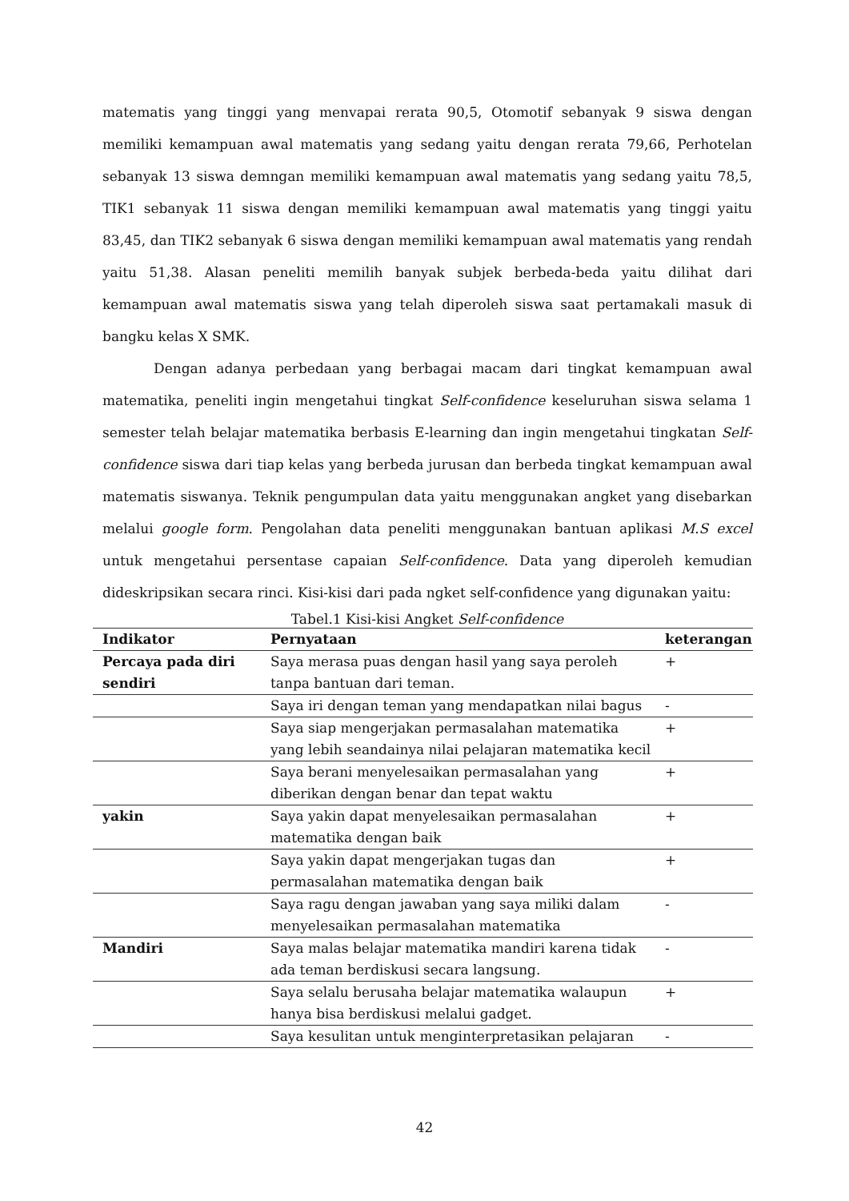matematis yang tinggi yang menvapai rerata 90,5, Otomotif sebanyak 9 siswa dengan memiliki kemampuan awal matematis yang sedang yaitu dengan rerata 79,66, Perhotelan sebanyak 13 siswa demngan memiliki kemampuan awal matematis yang sedang yaitu 78,5, TIK1 sebanyak 11 siswa dengan memiliki kemampuan awal matematis yang tinggi yaitu 83,45, dan TIK2 sebanyak 6 siswa dengan memiliki kemampuan awal matematis yang rendah yaitu 51,38. Alasan peneliti memilih banyak subjek berbeda-beda yaitu dilihat dari kemampuan awal matematis siswa yang telah diperoleh siswa saat pertamakali masuk di bangku kelas X SMK.
Dengan adanya perbedaan yang berbagai macam dari tingkat kemampuan awal matematika, peneliti ingin mengetahui tingkat Self-confidence keseluruhan siswa selama 1 semester telah belajar matematika berbasis E-learning dan ingin mengetahui tingkatan Self-confidence siswa dari tiap kelas yang berbeda jurusan dan berbeda tingkat kemampuan awal matematis siswanya. Teknik pengumpulan data yaitu menggunakan angket yang disebarkan melalui google form. Pengolahan data peneliti menggunakan bantuan aplikasi M.S excel untuk mengetahui persentase capaian Self-confidence. Data yang diperoleh kemudian dideskripsikan secara rinci. Kisi-kisi dari pada ngket self-confidence yang digunakan yaitu:
Tabel.1 Kisi-kisi Angket Self-confidence
| Indikator | Pernyataan | keterangan |
| --- | --- | --- |
| Percaya pada diri sendiri | Saya merasa puas dengan hasil yang saya peroleh tanpa bantuan dari teman. | + |
| | Saya iri dengan teman yang mendapatkan nilai bagus | - |
| | Saya siap mengerjakan permasalahan matematika yang lebih seandainya nilai pelajaran matematika kecil | + |
| | Saya berani menyelesaikan permasalahan yang diberikan dengan benar dan tepat waktu | + |
| yakin | Saya yakin dapat menyelesaikan permasalahan matematika dengan baik | + |
| | Saya yakin dapat mengerjakan tugas dan permasalahan matematika dengan baik | + |
| | Saya ragu dengan jawaban yang saya miliki dalam menyelesaikan permasalahan matematika | - |
| Mandiri | Saya malas belajar matematika mandiri karena tidak ada teman berdiskusi secara langsung. | - |
| | Saya selalu berusaha belajar matematika walaupun hanya bisa berdiskusi melalui gadget. | + |
| | Saya kesulitan untuk menginterpretasikan pelajaran | - |
42